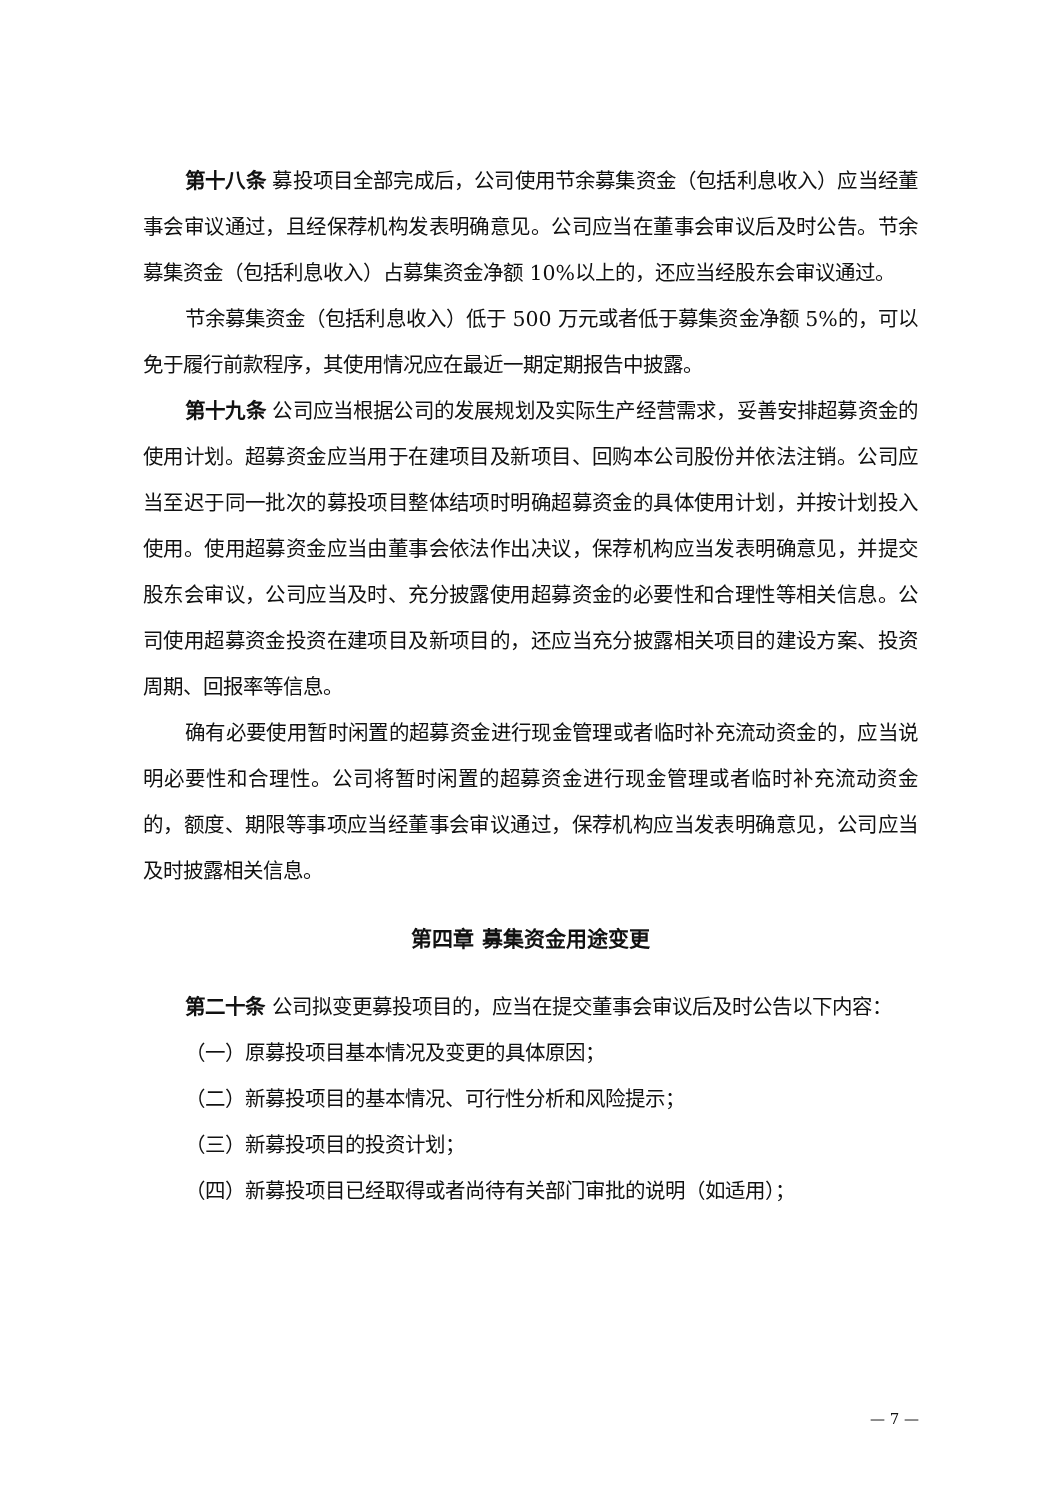第十八条 募投项目全部完成后，公司使用节余募集资金（包括利息收入）应当经董事会审议通过，且经保荐机构发表明确意见。公司应当在董事会审议后及时公告。节余募集资金（包括利息收入）占募集资金净额 10%以上的，还应当经股东会审议通过。
节余募集资金（包括利息收入）低于 500 万元或者低于募集资金净额 5%的，可以免于履行前款程序，其使用情况应在最近一期定期报告中披露。
第十九条 公司应当根据公司的发展规划及实际生产经营需求，妥善安排超募资金的使用计划。超募资金应当用于在建项目及新项目、回购本公司股份并依法注销。公司应当至迟于同一批次的募投项目整体结项时明确超募资金的具体使用计划，并按计划投入使用。使用超募资金应当由董事会依法作出决议，保荐机构应当发表明确意见，并提交股东会审议，公司应当及时、充分披露使用超募资金的必要性和合理性等相关信息。公司使用超募资金投资在建项目及新项目的，还应当充分披露相关项目的建设方案、投资周期、回报率等信息。
确有必要使用暂时闲置的超募资金进行现金管理或者临时补充流动资金的，应当说明必要性和合理性。公司将暂时闲置的超募资金进行现金管理或者临时补充流动资金的，额度、期限等事项应当经董事会审议通过，保荐机构应当发表明确意见，公司应当及时披露相关信息。
第四章 募集资金用途变更
第二十条 公司拟变更募投项目的，应当在提交董事会审议后及时公告以下内容：
（一）原募投项目基本情况及变更的具体原因；
（二）新募投项目的基本情况、可行性分析和风险提示；
（三）新募投项目的投资计划；
（四）新募投项目已经取得或者尚待有关部门审批的说明（如适用）；
— 7 —